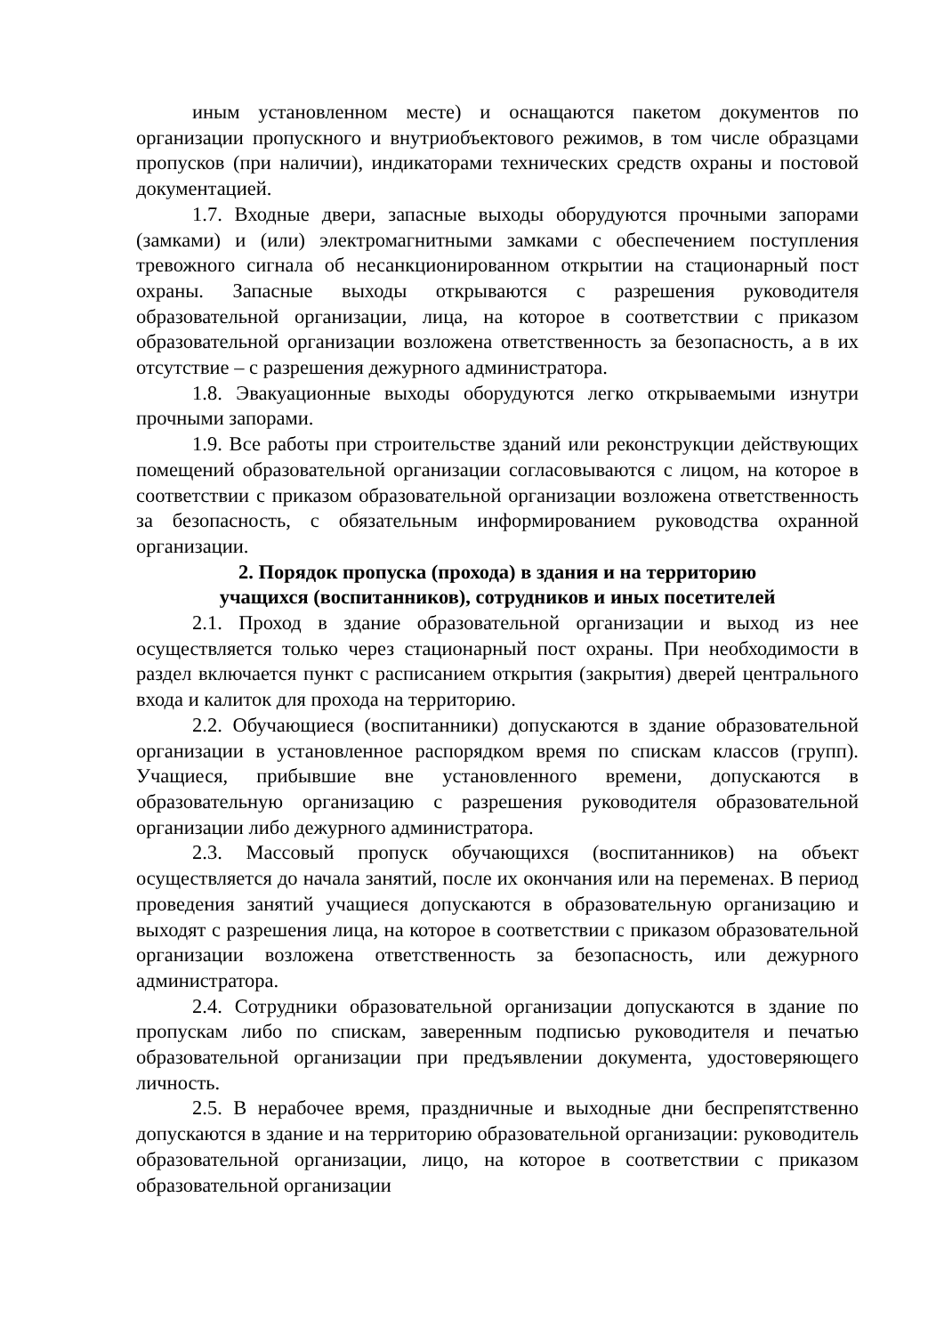иным установленном месте) и оснащаются пакетом документов по организации пропускного и внутриобъектового режимов, в том числе образцами пропусков (при наличии), индикаторами технических средств охраны и постовой документацией.
1.7. Входные двери, запасные выходы оборудуются прочными запорами (замками) и (или) электромагнитными замками с обеспечением поступления тревожного сигнала об несанкционированном открытии на стационарный пост охраны. Запасные выходы открываются с разрешения руководителя образовательной организации, лица, на которое в соответствии с приказом образовательной организации возложена ответственность за безопасность, а в их отсутствие – с разрешения дежурного администратора.
1.8. Эвакуационные выходы оборудуются легко открываемыми изнутри прочными запорами.
1.9. Все работы при строительстве зданий или реконструкции действующих помещений образовательной организации согласовываются с лицом, на которое в соответствии с приказом образовательной организации возложена ответственность за безопасность, с обязательным информированием руководства охранной организации.
2. Порядок пропуска (прохода) в здания и на территорию
учащихся (воспитанников), сотрудников и иных посетителей
2.1. Проход в здание образовательной организации и выход из нее осуществляется только через стационарный пост охраны. При необходимости в раздел включается пункт с расписанием открытия (закрытия) дверей центрального входа и калиток для прохода на территорию.
2.2. Обучающиеся (воспитанники) допускаются в здание образовательной организации в установленное распорядком время по спискам классов (групп). Учащиеся, прибывшие вне установленного времени, допускаются в образовательную организацию с разрешения руководителя образовательной организации либо дежурного администратора.
2.3. Массовый пропуск обучающихся (воспитанников) на объект осуществляется до начала занятий, после их окончания или на переменах. В период проведения занятий учащиеся допускаются в образовательную организацию и выходят с разрешения лица, на которое в соответствии с приказом образовательной организации возложена ответственность за безопасность, или дежурного администратора.
2.4. Сотрудники образовательной организации допускаются в здание по пропускам либо по спискам, заверенным подписью руководителя и печатью образовательной организации при предъявлении документа, удостоверяющего личность.
2.5. В нерабочее время, праздничные и выходные дни беспрепятственно допускаются в здание и на территорию образовательной организации: руководитель образовательной организации, лицо, на которое в соответствии с приказом образовательной организации